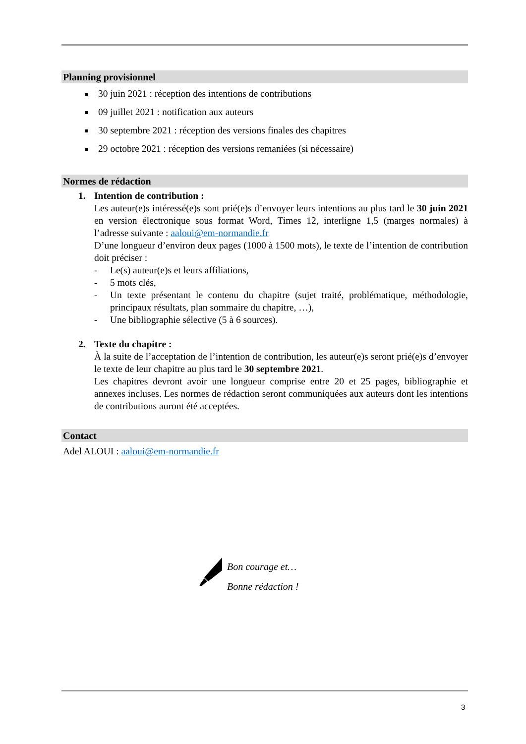Planning provisionnel
30 juin 2021 : réception des intentions de contributions
09 juillet 2021 : notification aux auteurs
30 septembre 2021 : réception des versions finales des chapitres
29 octobre 2021 : réception des versions remaniées (si nécessaire)
Normes de rédaction
1. Intention de contribution :
Les auteur(e)s intéressé(e)s sont prié(e)s d’envoyer leurs intentions au plus tard le 30 juin 2021 en version électronique sous format Word, Times 12, interligne 1,5 (marges normales) à l’adresse suivante : aaloui@em-normandie.fr
D’une longueur d’environ deux pages (1000 à 1500 mots), le texte de l’intention de contribution doit préciser :
- Le(s) auteur(e)s et leurs affiliations,
- 5 mots clés,
- Un texte présentant le contenu du chapitre (sujet traité, problématique, méthodologie, principaux résultats, plan sommaire du chapitre, …),
- Une bibliographie sélective (5 à 6 sources).
2. Texte du chapitre :
À la suite de l’acceptation de l’intention de contribution, les auteur(e)s seront prié(e)s d’envoyer le texte de leur chapitre au plus tard le 30 septembre 2021.
Les chapitres devront avoir une longueur comprise entre 20 et 25 pages, bibliographie et annexes incluses. Les normes de rédaction seront communiquées aux auteurs dont les intentions de contributions auront été acceptées.
Contact
Adel ALOUI : aaloui@em-normandie.fr
Bon courage et…
Bonne rédaction !
3